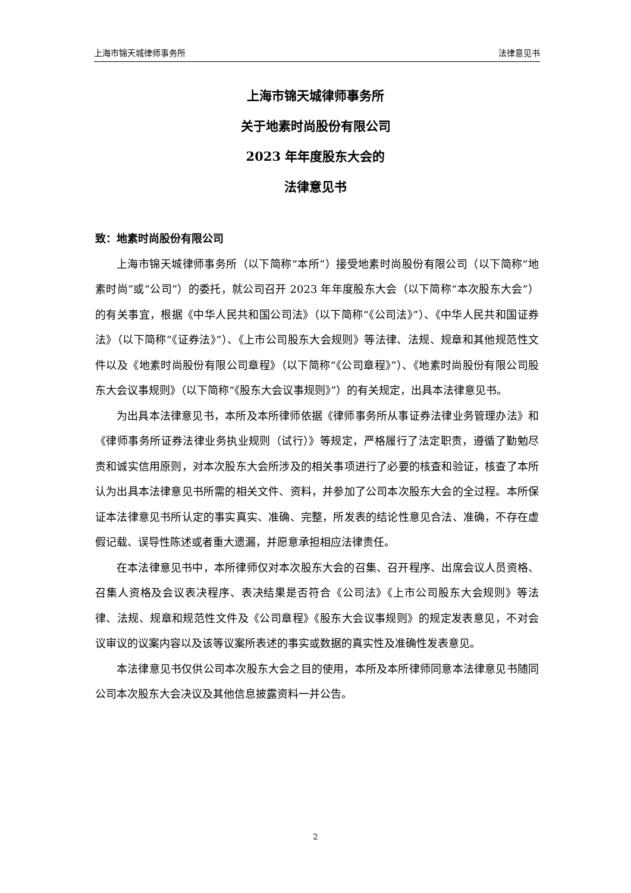上海市锦天城律师事务所 法律意见书
上海市锦天城律师事务所
关于地素时尚股份有限公司
2023 年年度股东大会的
法律意见书
致：地素时尚股份有限公司
上海市锦天城律师事务所（以下简称“本所”）接受地素时尚股份有限公司（以下简称“地素时尚”或“公司”）的委托，就公司召开 2023 年年度股东大会（以下简称“本次股东大会”）的有关事宜，根据《中华人民共和国公司法》（以下简称“《公司法》”）、《中华人民共和国证券法》（以下简称“《证券法》”）、《上市公司股东大会规则》等法律、法规、规章和其他规范性文件以及《地素时尚股份有限公司章程》（以下简称“《公司章程》”）、《地素时尚股份有限公司股东大会议事规则》（以下简称“《股东大会议事规则》”）的有关规定，出具本法律意见书。
为出具本法律意见书，本所及本所律师依据《律师事务所从事证券法律业务管理办法》和《律师事务所证券法律业务执业规则（试行）》等规定，严格履行了法定职责，遵循了勤勉尽责和诚实信用原则，对本次股东大会所涉及的相关事项进行了必要的核查和验证，核查了本所认为出具本法律意见书所需的相关文件、资料，并参加了公司本次股东大会的全过程。本所保证本法律意见书所认定的事实真实、准确、完整，所发表的结论性意见合法、准确，不存在虚假记载、误导性陈述或者重大遗漏，并愿意承担相应法律责任。
在本法律意见书中，本所律师仅对本次股东大会的召集、召开程序、出席会议人员资格、召集人资格及会议表决程序、表决结果是否符合《公司法》《上市公司股东大会规则》等法律、法规、规章和规范性文件及《公司章程》《股东大会议事规则》的规定发表意见，不对会议审议的议案内容以及该等议案所表述的事实或数据的真实性及准确性发表意见。
本法律意见书仅供公司本次股东大会之目的使用，本所及本所律师同意本法律意见书随同公司本次股东大会决议及其他信息披露资料一并公告。
2